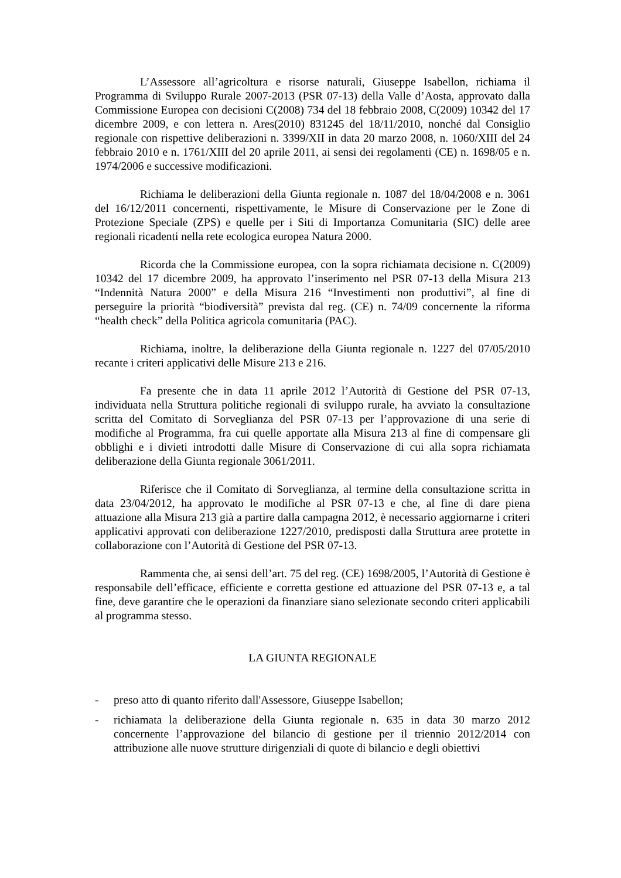L’Assessore all’agricoltura e risorse naturali, Giuseppe Isabellon, richiama il Programma di Sviluppo Rurale 2007-2013 (PSR 07-13) della Valle d’Aosta, approvato dalla Commissione Europea con decisioni C(2008) 734 del 18 febbraio 2008, C(2009) 10342 del 17 dicembre 2009, e con lettera n. Ares(2010) 831245 del 18/11/2010, nonché dal Consiglio regionale con rispettive deliberazioni n. 3399/XII in data 20 marzo 2008, n. 1060/XIII del 24 febbraio 2010 e n. 1761/XIII del 20 aprile 2011, ai sensi dei regolamenti (CE) n. 1698/05 e n. 1974/2006 e successive modificazioni.
Richiama le deliberazioni della Giunta regionale n. 1087 del 18/04/2008 e n. 3061 del 16/12/2011 concernenti, rispettivamente, le Misure di Conservazione per le Zone di Protezione Speciale (ZPS) e quelle per i Siti di Importanza Comunitaria (SIC) delle aree regionali ricadenti nella rete ecologica europea Natura 2000.
Ricorda che la Commissione europea, con la sopra richiamata decisione n. C(2009) 10342 del 17 dicembre 2009, ha approvato l’inserimento nel PSR 07-13 della Misura 213 “Indennità Natura 2000” e della Misura 216 “Investimenti non produttivi”, al fine di perseguire la priorità “biodiversità” prevista dal reg. (CE) n. 74/09 concernente la riforma “health check” della Politica agricola comunitaria (PAC).
Richiama, inoltre, la deliberazione della Giunta regionale n. 1227 del 07/05/2010 recante i criteri applicativi delle Misure 213 e 216.
Fa presente che in data 11 aprile 2012 l’Autorità di Gestione del PSR 07-13, individuata nella Struttura politiche regionali di sviluppo rurale, ha avviato la consultazione scritta del Comitato di Sorveglianza del PSR 07-13 per l’approvazione di una serie di modifiche al Programma, fra cui quelle apportate alla Misura 213 al fine di compensare gli obblighi e i divieti introdotti dalle Misure di Conservazione di cui alla sopra richiamata deliberazione della Giunta regionale 3061/2011.
Riferisce che il Comitato di Sorveglianza, al termine della consultazione scritta in data 23/04/2012, ha approvato le modifiche al PSR 07-13 e che, al fine di dare piena attuazione alla Misura 213 già a partire dalla campagna 2012, è necessario aggiornarne i criteri applicativi approvati con deliberazione 1227/2010, predisposti dalla Struttura aree protette in collaborazione con l’Autorità di Gestione del PSR 07-13.
Rammenta che, ai sensi dell’art. 75 del reg. (CE) 1698/2005, l’Autorità di Gestione è responsabile dell’efficace, efficiente e corretta gestione ed attuazione del PSR 07-13 e, a tal fine, deve garantire che le operazioni da finanziare siano selezionate secondo criteri applicabili al programma stesso.
LA GIUNTA REGIONALE
- preso atto di quanto riferito dall'Assessore, Giuseppe Isabellon;
- richiamata la deliberazione della Giunta regionale n. 635 in data 30 marzo 2012 concernente l’approvazione del bilancio di gestione per il triennio 2012/2014 con attribuzione alle nuove strutture dirigenziali di quote di bilancio e degli obiettivi